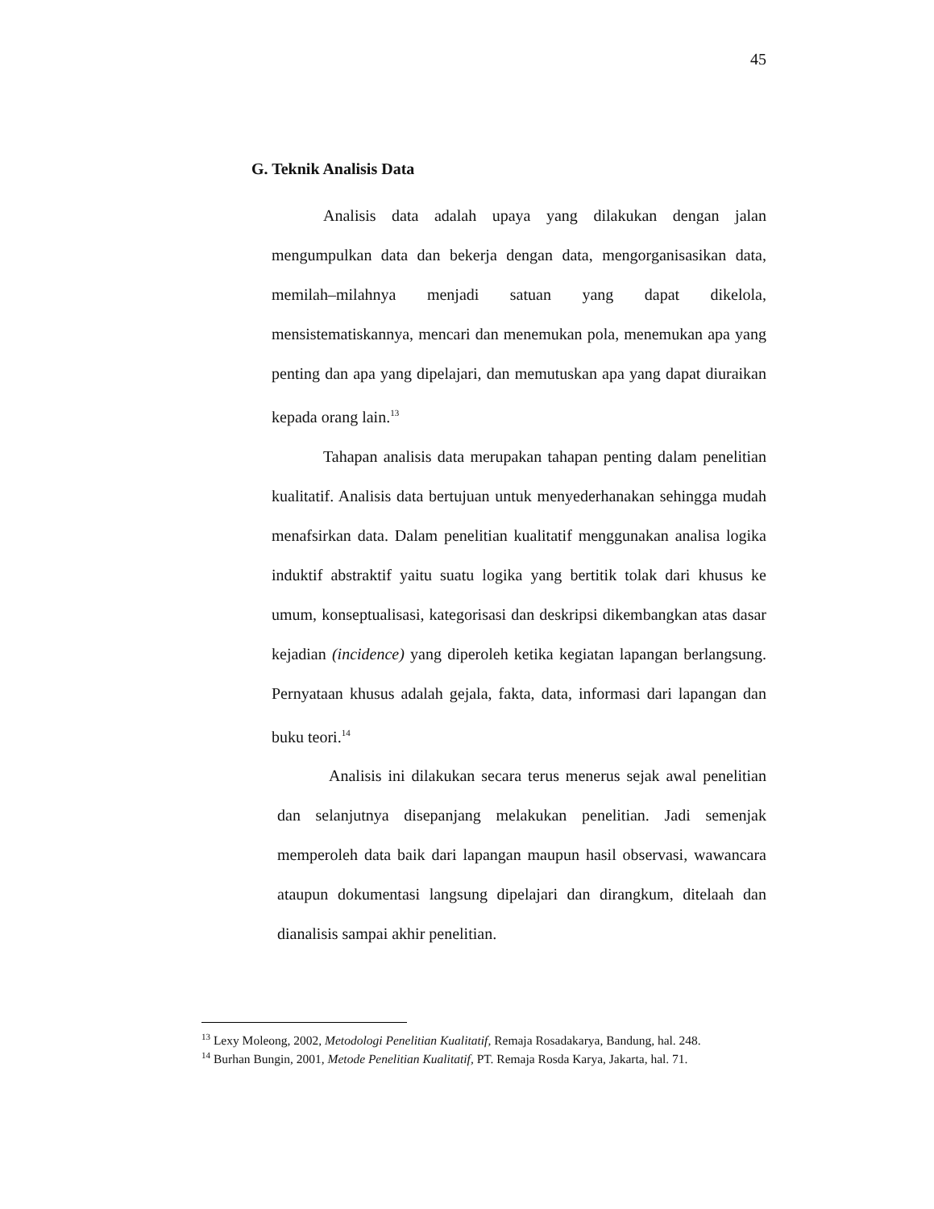45
G. Teknik Analisis Data
Analisis data adalah upaya yang dilakukan dengan jalan mengumpulkan data dan bekerja dengan data, mengorganisasikan data, memilah–milahnya menjadi satuan yang dapat dikelola, mensistematiskannya, mencari dan menemukan pola, menemukan apa yang penting dan apa yang dipelajari, dan memutuskan apa yang dapat diuraikan kepada orang lain.<sup>13</sup>
Tahapan analisis data merupakan tahapan penting dalam penelitian kualitatif. Analisis data bertujuan untuk menyederhanakan sehingga mudah menafsirkan data. Dalam penelitian kualitatif menggunakan analisa logika induktif abstraktif yaitu suatu logika yang bertitik tolak dari khusus ke umum, konseptualisasi, kategorisasi dan deskripsi dikembangkan atas dasar kejadian (incidence) yang diperoleh ketika kegiatan lapangan berlangsung. Pernyataan khusus adalah gejala, fakta, data, informasi dari lapangan dan buku teori.<sup>14</sup>
Analisis ini dilakukan secara terus menerus sejak awal penelitian dan selanjutnya disepanjang melakukan penelitian. Jadi semenjak memperoleh data baik dari lapangan maupun hasil observasi, wawancara ataupun dokumentasi langsung dipelajari dan dirangkum, ditelaah dan dianalisis sampai akhir penelitian.
<sup>13</sup> Lexy Moleong, 2002, Metodologi Penelitian Kualitatif, Remaja Rosadakarya, Bandung, hal. 248.
<sup>14</sup> Burhan Bungin, 2001, Metode Penelitian Kualitatif, PT. Remaja Rosda Karya, Jakarta, hal. 71.